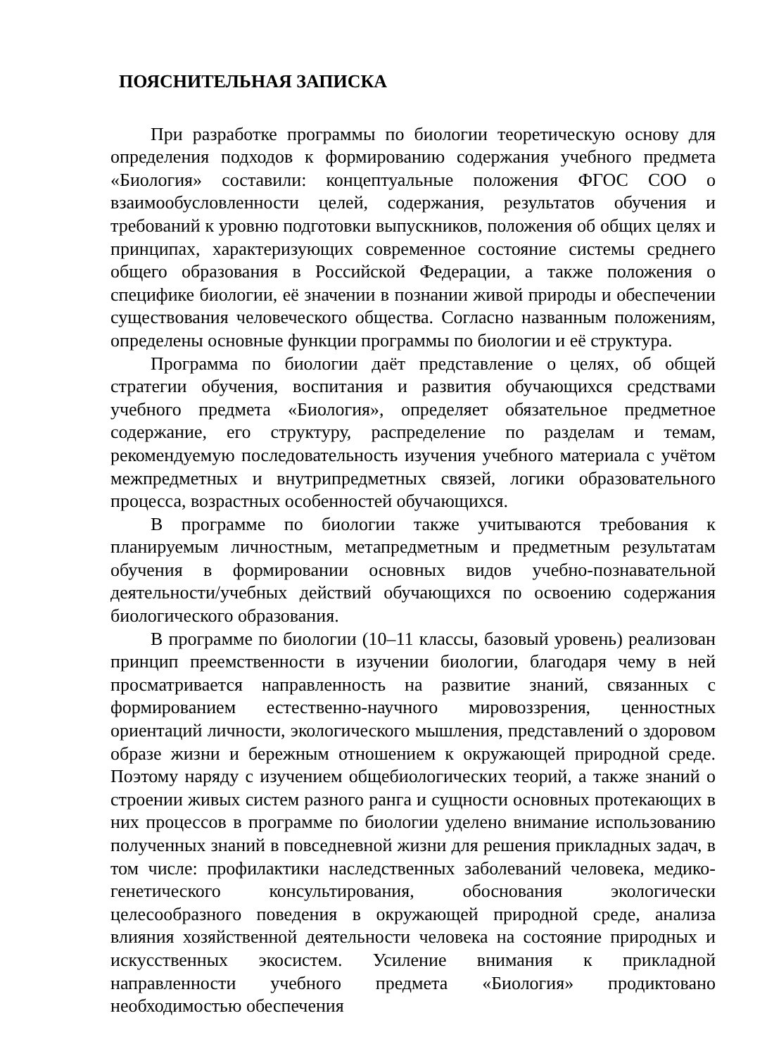ПОЯСНИТЕЛЬНАЯ ЗАПИСКА
При разработке программы по биологии теоретическую основу для определения подходов к формированию содержания учебного предмета «Биология» составили: концептуальные положения ФГОС СОО о взаимообусловленности целей, содержания, результатов обучения и требований к уровню подготовки выпускников, положения об общих целях и принципах, характеризующих современное состояние системы среднего общего образования в Российской Федерации, а также положения о специфике биологии, её значении в познании живой природы и обеспечении существования человеческого общества. Согласно названным положениям, определены основные функции программы по биологии и её структура.
Программа по биологии даёт представление о целях, об общей стратегии обучения, воспитания и развития обучающихся средствами учебного предмета «Биология», определяет обязательное предметное содержание, его структуру, распределение по разделам и темам, рекомендуемую последовательность изучения учебного материала с учётом межпредметных и внутрипредметных связей, логики образовательного процесса, возрастных особенностей обучающихся.
В программе по биологии также учитываются требования к планируемым личностным, метапредметным и предметным результатам обучения в формировании основных видов учебно-познавательной деятельности/учебных действий обучающихся по освоению содержания биологического образования.
В программе по биологии (10–11 классы, базовый уровень) реализован принцип преемственности в изучении биологии, благодаря чему в ней просматривается направленность на развитие знаний, связанных с формированием естественно-научного мировоззрения, ценностных ориентаций личности, экологического мышления, представлений о здоровом образе жизни и бережным отношением к окружающей природной среде. Поэтому наряду с изучением общебиологических теорий, а также знаний о строении живых систем разного ранга и сущности основных протекающих в них процессов в программе по биологии уделено внимание использованию полученных знаний в повседневной жизни для решения прикладных задач, в том числе: профилактики наследственных заболеваний человека, медико-генетического консультирования, обоснования экологически целесообразного поведения в окружающей природной среде, анализа влияния хозяйственной деятельности человека на состояние природных и искусственных экосистем. Усиление внимания к прикладной направленности учебного предмета «Биология» продиктовано необходимостью обеспечения